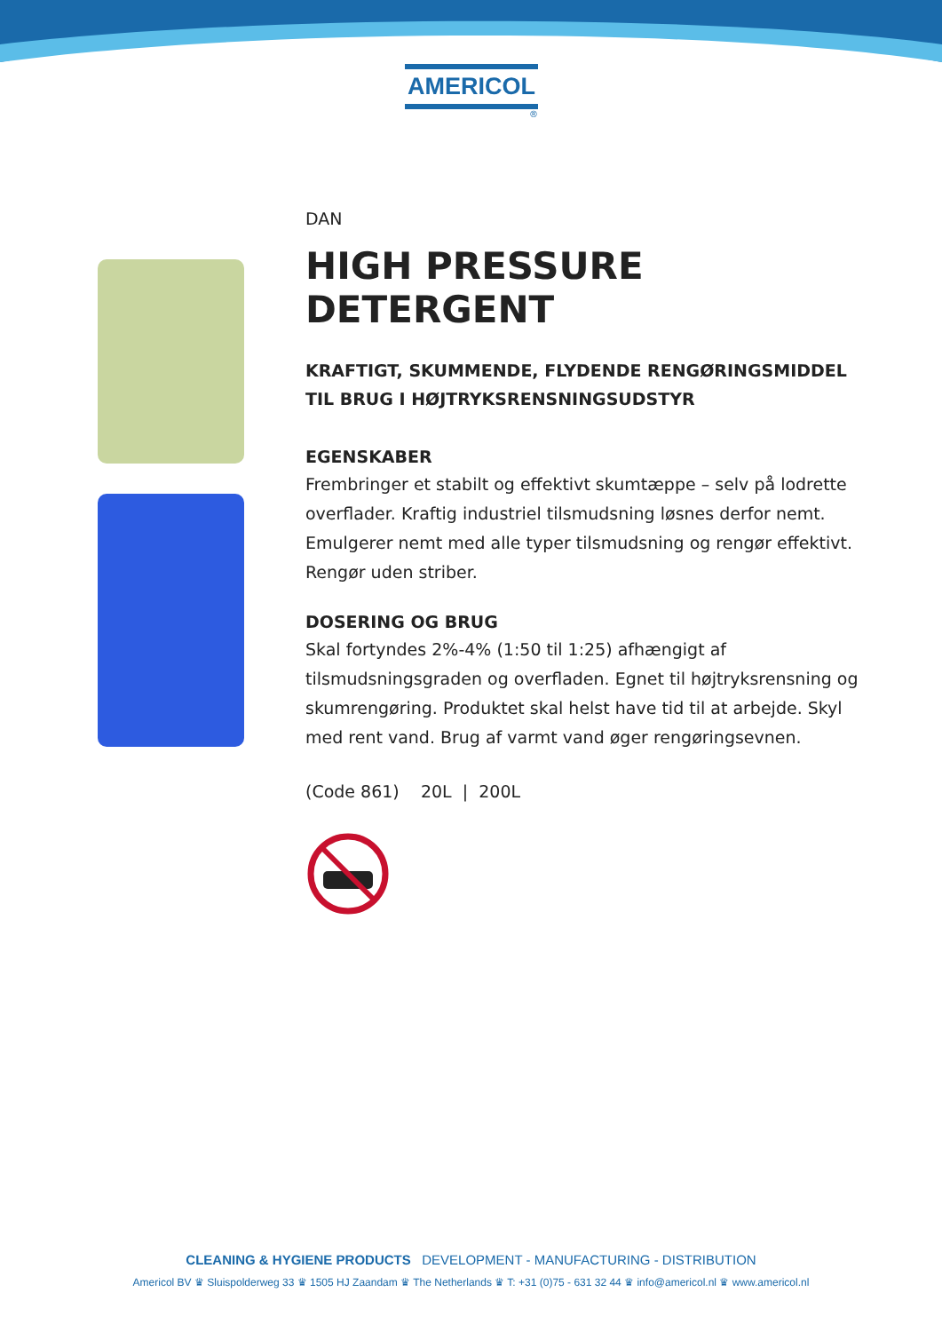AMERICOL
®
DAN
HIGH PRESSURE DETERGENT
KRAFTIGT, SKUMMENDE, FLYDENDE RENGØRINGSMIDDEL TIL BRUG I HØJTRYKSRENSNINGSUDSTYR
EGENSKABER
Frembringer et stabilt og effektivt skumtæppe – selv på lodrette overflader. Kraftig industriel tilsmudsning løsnes derfor nemt. Emulgerer nemt med alle typer tilsmudsning og rengør effektivt. Rengør uden striber.
DOSERING OG BRUG
Skal fortyndes 2%-4% (1:50 til 1:25) afhængigt af tilsmudsningsgraden og overfladen. Egnet til højtryksrensning og skumrengøring. Produktet skal helst have tid til at arbejde. Skyl med rent vand. Brug af varmt vand øger rengøringsevnen.
(Code 861) 20L | 200L
CLEANING & HYGIENE PRODUCTS DEVELOPMENT - MANUFACTURING - DISTRIBUTION
Americol BV ♛ Sluispolderweg 33 ♛ 1505 HJ Zaandam ♛ The Netherlands ♛ T: +31 (0)75 - 631 32 44 ♛ info@americol.nl ♛ www.americol.nl